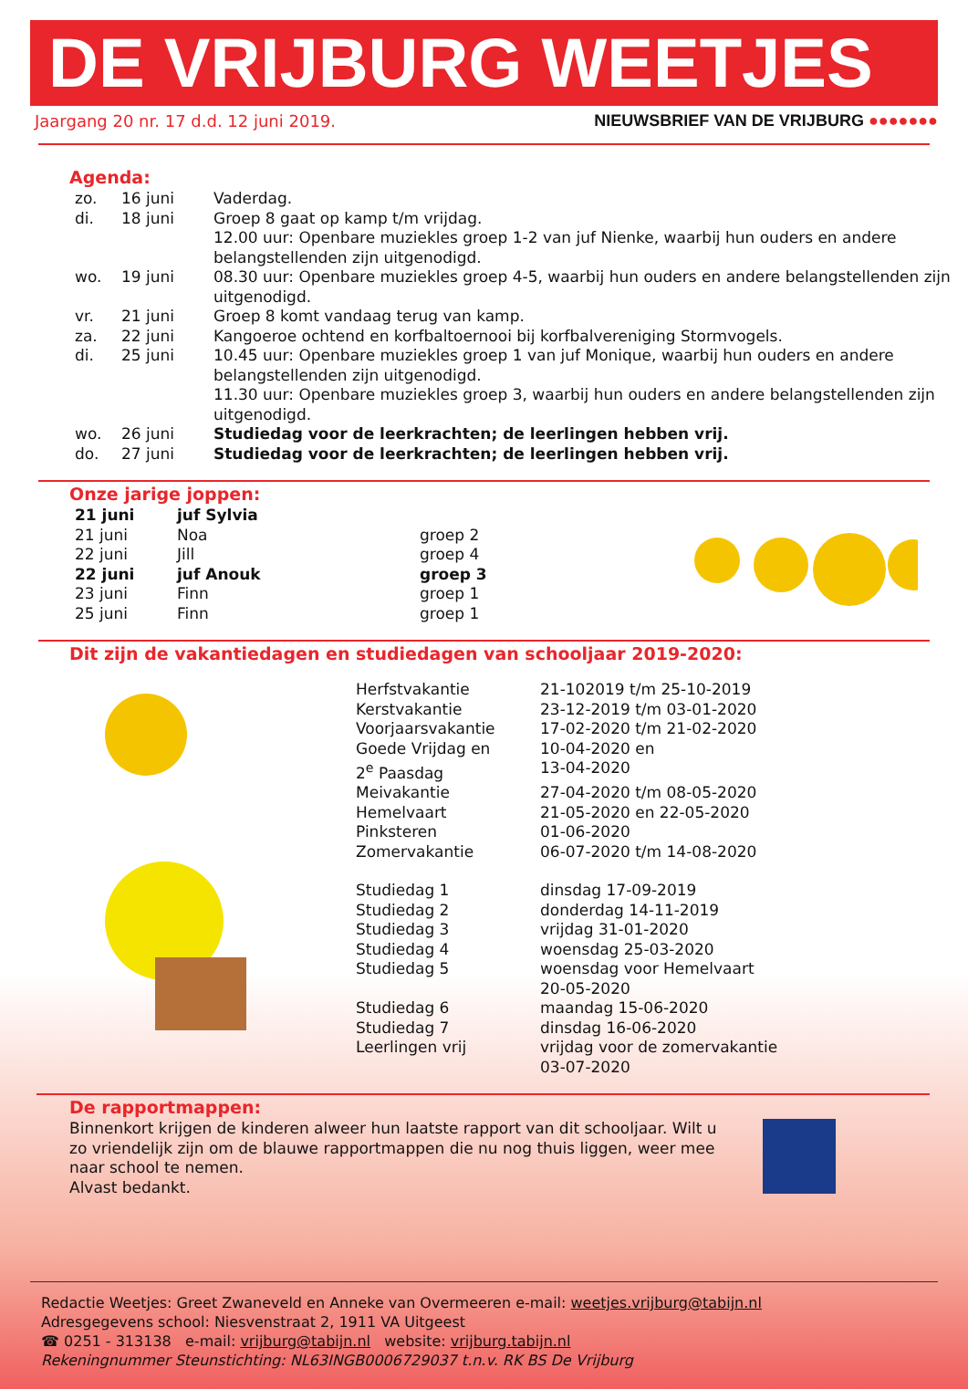DE VRIJBURG WEETJES
Jaargang 20 nr. 17 d.d. 12 juni 2019.
NIEUWSBRIEF VAN DE VRIJBURG ●●●●●●●
Agenda:
| zo. | 16 juni | Vaderdag. |
| di. | 18 juni | Groep 8 gaat op kamp t/m vrijdag. 12.00 uur: Openbare muziekles groep 1-2 van juf Nienke, waarbij hun ouders en andere belangstellenden zijn uitgenodigd. |
| wo. | 19 juni | 08.30 uur: Openbare muziekles groep 4-5, waarbij hun ouders en andere belangstellenden zijn uitgenodigd. |
| vr. | 21 juni | Groep 8 komt vandaag terug van kamp. |
| za. | 22 juni | Kangoeroe ochtend en korfbaltoernooi bij korfbalvereniging Stormvogels. |
| di. | 25 juni | 10.45 uur: Openbare muziekles groep 1 van juf Monique, waarbij hun ouders en andere belangstellenden zijn uitgenodigd. 11.30 uur: Openbare muziekles groep 3, waarbij hun ouders en andere belangstellenden zijn uitgenodigd. |
| wo. | 26 juni | Studiedag voor de leerkrachten; de leerlingen hebben vrij. |
| do. | 27 juni | Studiedag voor de leerkrachten; de leerlingen hebben vrij. |
Onze jarige joppen:
| 21 juni | juf Sylvia | |
| 21 juni | Noa | groep 2 |
| 22 juni | Jill | groep 4 |
| 22 juni | juf Anouk | groep 3 |
| 23 juni | Finn | groep 1 |
| 25 juni | Finn | groep 1 |
Dit zijn de vakantiedagen en studiedagen van schooljaar 2019-2020:
| Herfstvakantie | 21-102019 t/m 25-10-2019 |
| Kerstvakantie | 23-12-2019 t/m 03-01-2020 |
| Voorjaarsvakantie | 17-02-2020 t/m 21-02-2020 |
| Goede Vrijdag en 2<sup>e</sup> Paasdag | 10-04-2020 en 13-04-2020 |
| Meivakantie | 27-04-2020 t/m 08-05-2020 |
| Hemelvaart | 21-05-2020 en 22-05-2020 |
| Pinksteren | 01-06-2020 |
| Zomervakantie | 06-07-2020 t/m 14-08-2020 |
| Studiedag 1 | dinsdag 17-09-2019 |
| Studiedag 2 | donderdag 14-11-2019 |
| Studiedag 3 | vrijdag 31-01-2020 |
| Studiedag 4 | woensdag 25-03-2020 |
| Studiedag 5 | woensdag voor Hemelvaart 20-05-2020 |
| Studiedag 6 | maandag 15-06-2020 |
| Studiedag 7 | dinsdag 16-06-2020 |
| Leerlingen vrij | vrijdag voor de zomervakantie 03-07-2020 |
De rapportmappen:
Binnenkort krijgen de kinderen alweer hun laatste rapport van dit schooljaar. Wilt u zo vriendelijk zijn om de blauwe rapportmappen die nu nog thuis liggen, weer mee naar school te nemen.
Alvast bedankt.
Redactie Weetjes: Greet Zwaneveld en Anneke van Overmeeren e-mail: weetjes.vrijburg@tabijn.nl
Adresgegevens school: Niesvenstraat 2, 1911 VA Uitgeest
☎ 0251 - 313138 e-mail: vrijburg@tabijn.nl website: vrijburg.tabijn.nl
Rekeningnummer Steunstichting: NL63INGB0006729037 t.n.v. RK BS De Vrijburg